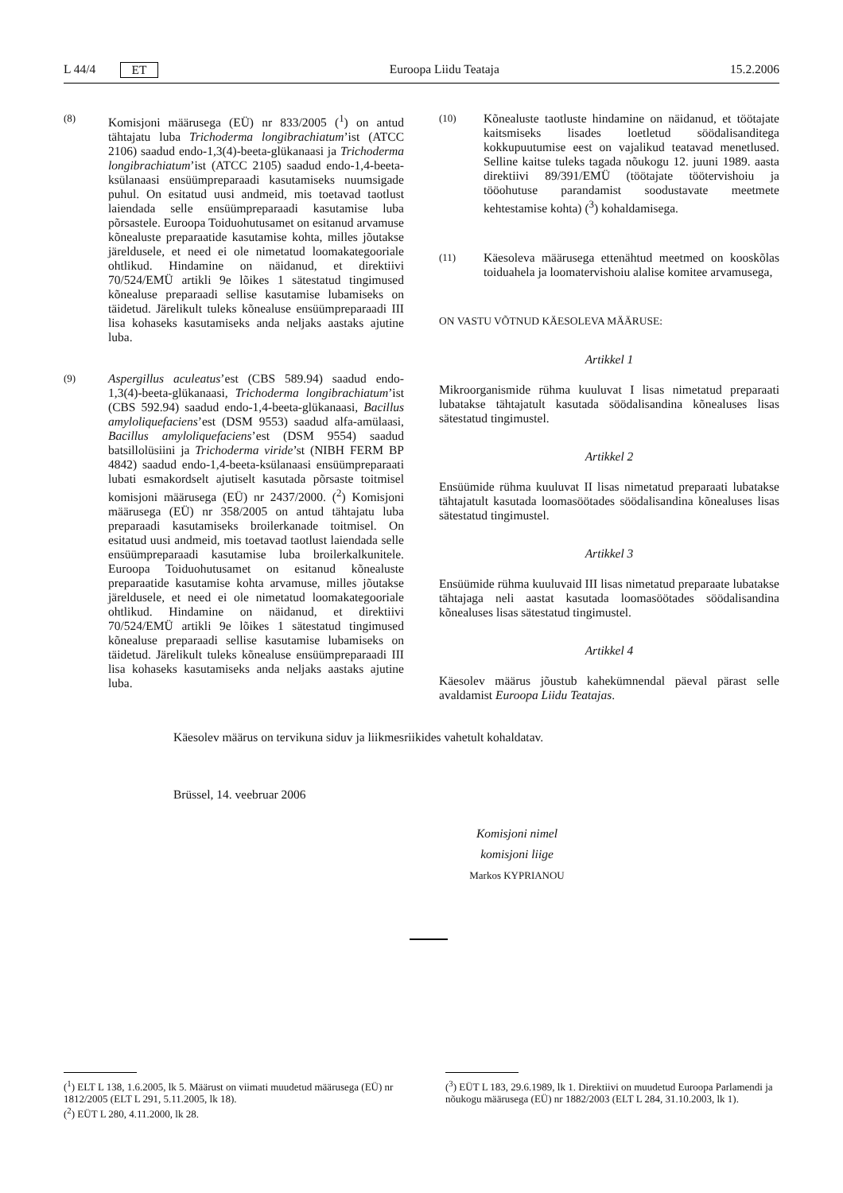L 44/4 ET Euroopa Liidu Teataja 15.2.2006
(8)
Komisjoni määrusega (EÜ) nr 833/2005 (<sup>1</sup>) on antud tähtajatu luba Trichoderma longibrachiatum’ist (ATCC 2106) saadud endo-1,3(4)-beeta-glükanaasi ja Trichoderma longibrachiatum’ist (ATCC 2105) saadud endo-1,4-beeta-ksülanaasi ensüümpreparaadi kasutamiseks nuumsigade puhul. On esitatud uusi andmeid, mis toetavad taotlust laiendada selle ensüümpreparaadi kasutamise luba põrsastele. Euroopa Toiduohutusamet on esitanud arvamuse kõnealuste preparaatide kasutamise kohta, milles jõutakse järeldusele, et need ei ole nimetatud loomakategooriale ohtlikud. Hindamine on näidanud, et direktiivi 70/524/EMÜ artikli 9e lõikes 1 sätestatud tingimused kõnealuse preparaadi sellise kasutamise lubamiseks on täidetud. Järelikult tuleks kõnealuse ensüümpreparaadi III lisa kohaseks kasutamiseks anda neljaks aastaks ajutine luba.
(9)
Aspergillus aculeatus’est (CBS 589.94) saadud endo-1,3(4)-beeta-glükanaasi, Trichoderma longibrachiatum’ist (CBS 592.94) saadud endo-1,4-beeta-glükanaasi, Bacillus amyloliquefaciens’est (DSM 9553) saadud alfa-amülaasi, Bacillus amyloliquefaciens’est (DSM 9554) saadud batsillolüsiini ja Trichoderma viride’st (NIBH FERM BP 4842) saadud endo-1,4-beeta-ksülanaasi ensüümpreparaati lubati esmakordselt ajutiselt kasutada põrsaste toitmisel komisjoni määrusega (EÜ) nr 2437/2000. (<sup>2</sup>) Komisjoni määrusega (EÜ) nr 358/2005 on antud tähtajatu luba preparaadi kasutamiseks broilerkanade toitmisel. On esitatud uusi andmeid, mis toetavad taotlust laiendada selle ensüümpreparaadi kasutamise luba broilerkalkunitele. Euroopa Toiduohutusamet on esitanud kõnealuste preparaatide kasutamise kohta arvamuse, milles jõutakse järeldusele, et need ei ole nimetatud loomakategooriale ohtlikud. Hindamine on näidanud, et direktiivi 70/524/EMÜ artikli 9e lõikes 1 sätestatud tingimused kõnealuse preparaadi sellise kasutamise lubamiseks on täidetud. Järelikult tuleks kõnealuse ensüümpreparaadi III lisa kohaseks kasutamiseks anda neljaks aastaks ajutine luba.
(10)
Kõnealuste taotluste hindamine on näidanud, et töötajate kaitsmiseks lisades loetletud söödalisanditega kokkupuutumise eest on vajalikud teatavad menetlused. Selline kaitse tuleks tagada nõukogu 12. juuni 1989. aasta direktiivi 89/391/EMÜ (töötajate töötervishoiu ja tööohutuse parandamist soodustavate meetmete kehtestamise kohta) (<sup>3</sup>) kohaldamisega.
(11)
Käesoleva määrusega ettenähtud meetmed on kooskõlas toiduahela ja loomatervishoiu alalise komitee arvamusega,
ON VASTU VÕTNUD KÄESOLEVA MÄÄRUSE:
Artikkel 1
Mikroorganismide rühma kuuluvat I lisas nimetatud preparaati lubatakse tähtajatult kasutada söödalisandina kõnealuses lisas sätestatud tingimustel.
Artikkel 2
Ensüümide rühma kuuluvat II lisas nimetatud preparaati lubatakse tähtajatult kasutada loomasöötades söödalisandina kõnealuses lisas sätestatud tingimustel.
Artikkel 3
Ensüümide rühma kuuluvaid III lisas nimetatud preparaate lubatakse tähtajaga neli aastat kasutada loomasöötades söödalisandina kõnealuses lisas sätestatud tingimustel.
Artikkel 4
Käesolev määrus jõustub kahekümnendal päeval pärast selle avaldamist Euroopa Liidu Teatajas.
Käesolev määrus on tervikuna siduv ja liikmesriikides vahetult kohaldatav.
Brüssel, 14. veebruar 2006
Komisjoni nimel
komisjoni liige
Markos KYPRIANOU
(<sup>1</sup>) ELT L 138, 1.6.2005, lk 5. Määrust on viimati muudetud määrusega (EÜ) nr 1812/2005 (ELT L 291, 5.11.2005, lk 18).
(<sup>2</sup>) EÜT L 280, 4.11.2000, lk 28.
(<sup>3</sup>) EÜT L 183, 29.6.1989, lk 1. Direktiivi on muudetud Euroopa Parlamendi ja nõukogu määrusega (EÜ) nr 1882/2003 (ELT L 284, 31.10.2003, lk 1).